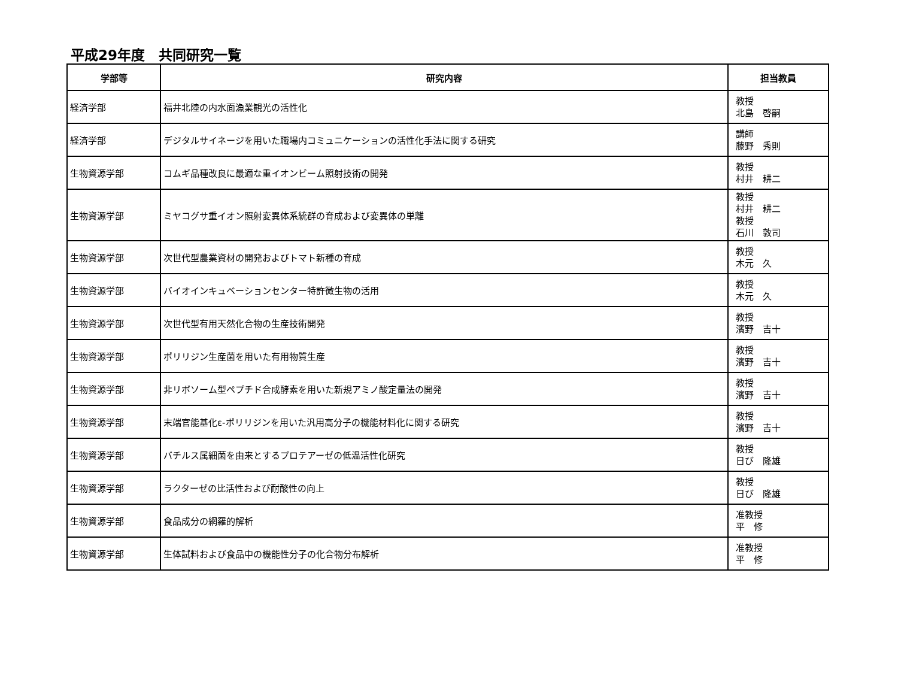平成29年度　共同研究一覧
| 学部等 | 研究内容 | 担当教員 |
| --- | --- | --- |
| 経済学部 | 福井北陸の内水面漁業観光の活性化 | 教授 北島 啓嗣 |
| 経済学部 | デジタルサイネージを用いた職場内コミュニケーションの活性化手法に関する研究 | 講師 藤野 秀則 |
| 生物資源学部 | コムギ品種改良に最適な重イオンビーム照射技術の開発 | 教授 村井 耕二 |
| 生物資源学部 | ミヤコグサ重イオン照射変異体系統群の育成および変異体の単離 | 教授 村井 耕二 教授 石川 敦司 |
| 生物資源学部 | 次世代型農業資材の開発およびトマト新種の育成 | 教授 木元 久 |
| 生物資源学部 | バイオインキュベーションセンター特許微生物の活用 | 教授 木元 久 |
| 生物資源学部 | 次世代型有用天然化合物の生産技術開発 | 教授 濱野 吉十 |
| 生物資源学部 | ポリリジン生産菌を用いた有用物質生産 | 教授 濱野 吉十 |
| 生物資源学部 | 非リボソーム型ペプチド合成酵素を用いた新規アミノ酸定量法の開発 | 教授 濱野 吉十 |
| 生物資源学部 | 末端官能基化ε-ポリリジンを用いた汎用高分子の機能材料化に関する研究 | 教授 濱野 吉十 |
| 生物資源学部 | バチルス属細菌を由来とするプロテアーゼの低温活性化研究 | 教授 日び 隆雄 |
| 生物資源学部 | ラクターゼの比活性および耐酸性の向上 | 教授 日び 隆雄 |
| 生物資源学部 | 食品成分の網羅的解析 | 准教授 平 修 |
| 生物資源学部 | 生体試料および食品中の機能性分子の化合物分布解析 | 准教授 平 修 |